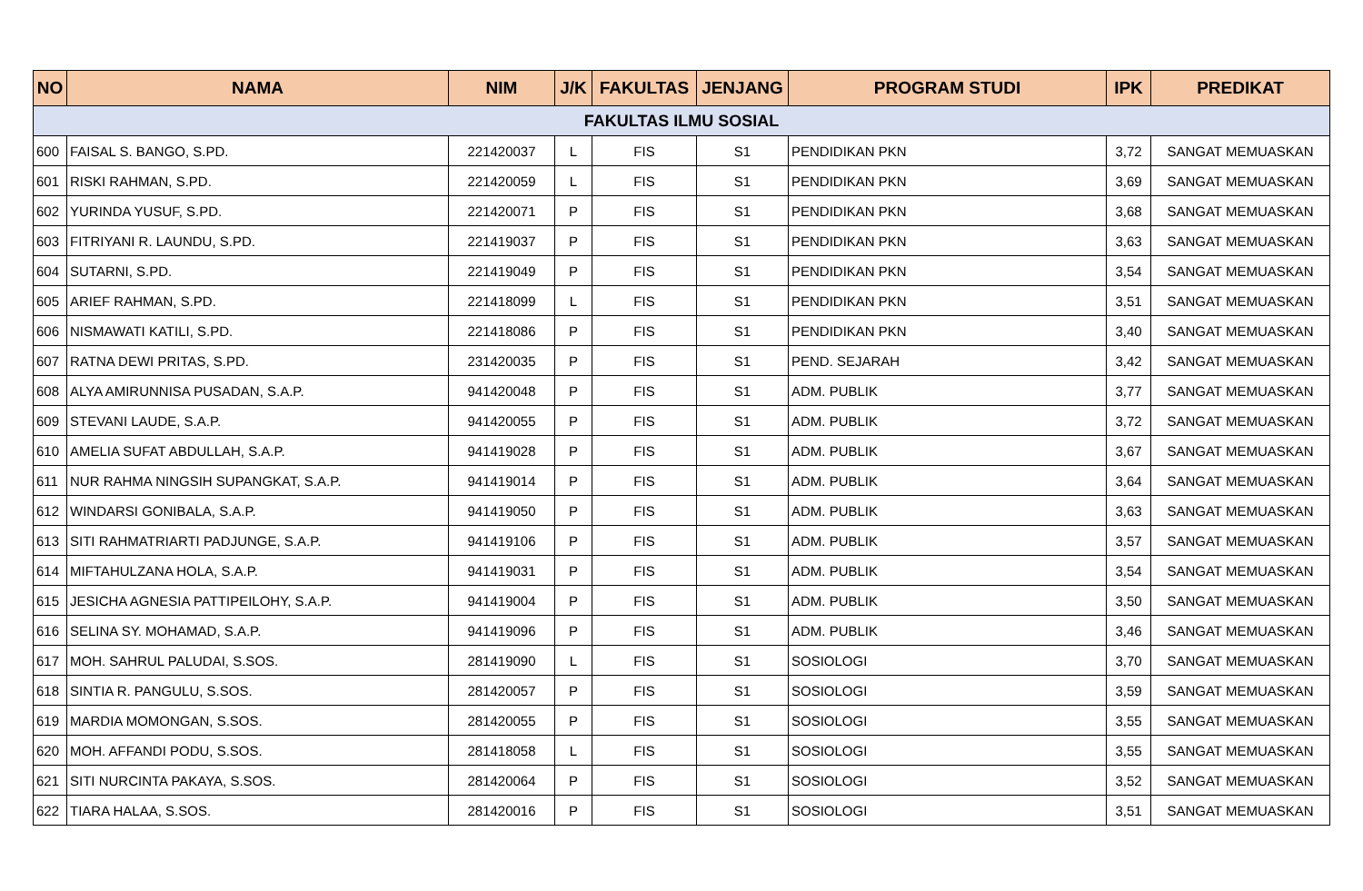| NO | NAMA | NIM | J/K | FAKULTAS | JENJANG | PROGRAM STUDI | IPK | PREDIKAT |
| --- | --- | --- | --- | --- | --- | --- | --- | --- |
| FAKULTAS ILMU SOSIAL | | | | | | | | |
| 600 | FAISAL S. BANGO, S.PD. | 221420037 | L | FIS | S1 | PENDIDIKAN PKN | 3,72 | SANGAT MEMUASKAN |
| 601 | RISKI RAHMAN, S.PD. | 221420059 | L | FIS | S1 | PENDIDIKAN PKN | 3,69 | SANGAT MEMUASKAN |
| 602 | YURINDA YUSUF, S.PD. | 221420071 | P | FIS | S1 | PENDIDIKAN PKN | 3,68 | SANGAT MEMUASKAN |
| 603 | FITRIYANI R. LAUNDU, S.PD. | 221419037 | P | FIS | S1 | PENDIDIKAN PKN | 3,63 | SANGAT MEMUASKAN |
| 604 | SUTARNI, S.PD. | 221419049 | P | FIS | S1 | PENDIDIKAN PKN | 3,54 | SANGAT MEMUASKAN |
| 605 | ARIEF RAHMAN, S.PD. | 221418099 | L | FIS | S1 | PENDIDIKAN PKN | 3,51 | SANGAT MEMUASKAN |
| 606 | NISMAWATI KATILI, S.PD. | 221418086 | P | FIS | S1 | PENDIDIKAN PKN | 3,40 | SANGAT MEMUASKAN |
| 607 | RATNA DEWI PRITAS, S.PD. | 231420035 | P | FIS | S1 | PEND. SEJARAH | 3,42 | SANGAT MEMUASKAN |
| 608 | ALYA AMIRUNNISA PUSADAN, S.A.P. | 941420048 | P | FIS | S1 | ADM. PUBLIK | 3,77 | SANGAT MEMUASKAN |
| 609 | STEVANI LAUDE, S.A.P. | 941420055 | P | FIS | S1 | ADM. PUBLIK | 3,72 | SANGAT MEMUASKAN |
| 610 | AMELIA SUFAT ABDULLAH, S.A.P. | 941419028 | P | FIS | S1 | ADM. PUBLIK | 3,67 | SANGAT MEMUASKAN |
| 611 | NUR RAHMA NINGSIH SUPANGKAT, S.A.P. | 941419014 | P | FIS | S1 | ADM. PUBLIK | 3,64 | SANGAT MEMUASKAN |
| 612 | WINDARSI GONIBALA, S.A.P. | 941419050 | P | FIS | S1 | ADM. PUBLIK | 3,63 | SANGAT MEMUASKAN |
| 613 | SITI RAHMATRIARTI PADJUNGE, S.A.P. | 941419106 | P | FIS | S1 | ADM. PUBLIK | 3,57 | SANGAT MEMUASKAN |
| 614 | MIFTAHULZANA HOLA, S.A.P. | 941419031 | P | FIS | S1 | ADM. PUBLIK | 3,54 | SANGAT MEMUASKAN |
| 615 | JESICHA AGNESIA PATTIPEILOHY, S.A.P. | 941419004 | P | FIS | S1 | ADM. PUBLIK | 3,50 | SANGAT MEMUASKAN |
| 616 | SELINA SY. MOHAMAD, S.A.P. | 941419096 | P | FIS | S1 | ADM. PUBLIK | 3,46 | SANGAT MEMUASKAN |
| 617 | MOH. SAHRUL PALUDAI, S.SOS. | 281419090 | L | FIS | S1 | SOSIOLOGI | 3,70 | SANGAT MEMUASKAN |
| 618 | SINTIA R. PANGULU, S.SOS. | 281420057 | P | FIS | S1 | SOSIOLOGI | 3,59 | SANGAT MEMUASKAN |
| 619 | MARDIA MOMONGAN, S.SOS. | 281420055 | P | FIS | S1 | SOSIOLOGI | 3,55 | SANGAT MEMUASKAN |
| 620 | MOH. AFFANDI PODU, S.SOS. | 281418058 | L | FIS | S1 | SOSIOLOGI | 3,55 | SANGAT MEMUASKAN |
| 621 | SITI NURCINTA PAKAYA, S.SOS. | 281420064 | P | FIS | S1 | SOSIOLOGI | 3,52 | SANGAT MEMUASKAN |
| 622 | TIARA HALAA, S.SOS. | 281420016 | P | FIS | S1 | SOSIOLOGI | 3,51 | SANGAT MEMUASKAN |